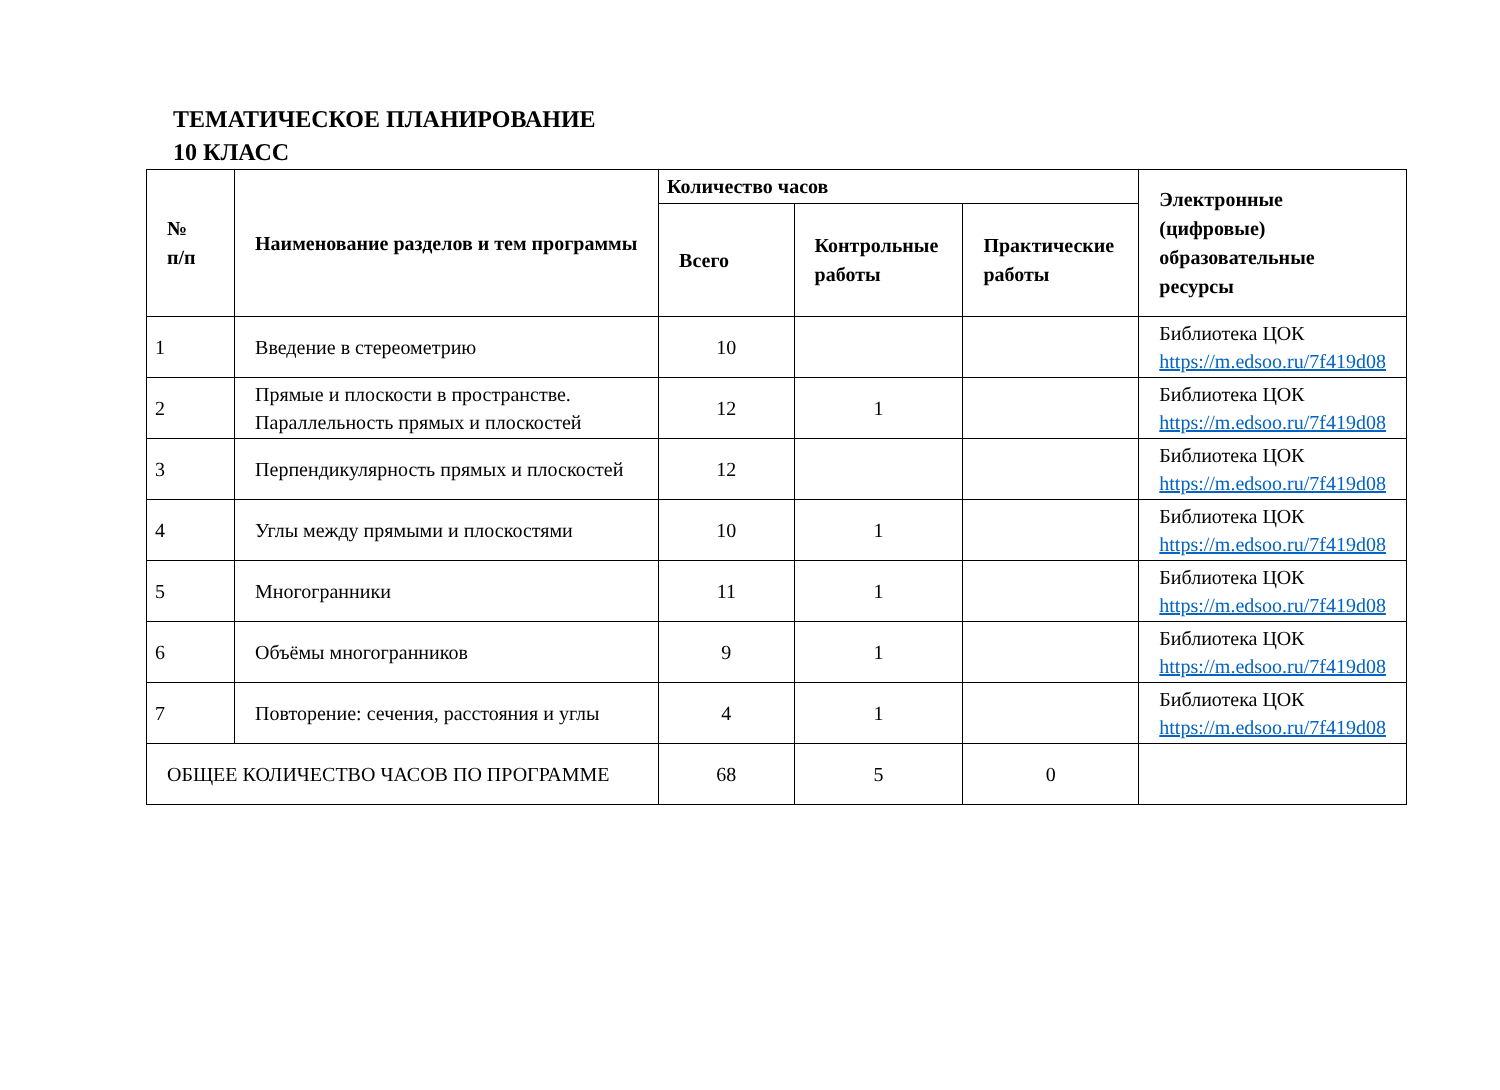ТЕМАТИЧЕСКОЕ ПЛАНИРОВАНИЕ
10 КЛАСС
| № п/п | Наименование разделов и тем программы | Количество часов | | | Электронные (цифровые) образовательные ресурсы |
| --- | --- | --- | --- | --- | --- |
| | | Всего | Контрольные работы | Практические работы | |
| 1 | Введение в стереометрию | 10 | | | Библиотека ЦОК https://m.edsoo.ru/7f419d08 |
| 2 | Прямые и плоскости в пространстве. Параллельность прямых и плоскостей | 12 | 1 | | Библиотека ЦОК https://m.edsoo.ru/7f419d08 |
| 3 | Перпендикулярность прямых и плоскостей | 12 | | | Библиотека ЦОК https://m.edsoo.ru/7f419d08 |
| 4 | Углы между прямыми и плоскостями | 10 | 1 | | Библиотека ЦОК https://m.edsoo.ru/7f419d08 |
| 5 | Многогранники | 11 | 1 | | Библиотека ЦОК https://m.edsoo.ru/7f419d08 |
| 6 | Объёмы многогранников | 9 | 1 | | Библиотека ЦОК https://m.edsoo.ru/7f419d08 |
| 7 | Повторение: сечения, расстояния и углы | 4 | 1 | | Библиотека ЦОК https://m.edsoo.ru/7f419d08 |
| ОБЩЕЕ КОЛИЧЕСТВО ЧАСОВ ПО ПРОГРАММЕ | | 68 | 5 | 0 | |